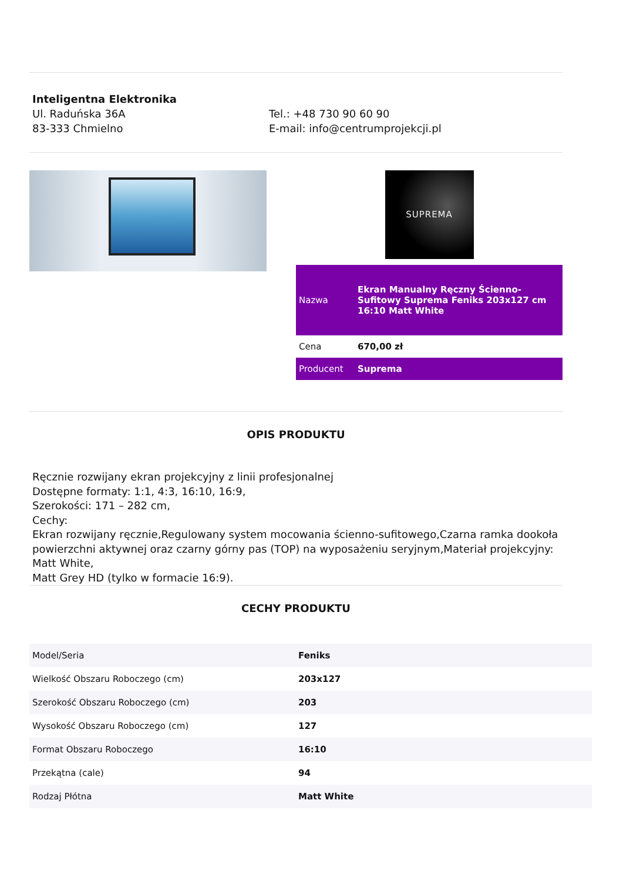Inteligentna Elektronika
Ul. Raduńska 36A
83-333 Chmielno
Tel.: +48 730 90 60 90
E-mail: info@centrumprojekcji.pl
SUPREMA
| Nazwa | Ekran Manualny Ręczny Ścienno-Sufitowy Suprema Feniks 203x127 cm 16:10 Matt White |
| Cena | 670,00 zł |
| Producent | Suprema |
OPIS PRODUKTU
Ręcznie rozwijany ekran projekcyjny z linii profesjonalnej
Dostępne formaty: 1:1, 4:3, 16:10, 16:9,
Szerokości: 171 – 282 cm,
Cechy:
Ekran rozwijany ręcznie,Regulowany system mocowania ścienno-sufitowego,Czarna ramka dookoła powierzchni aktywnej oraz czarny górny pas (TOP) na wyposażeniu seryjnym,Materiał projekcyjny: Matt White,
Matt Grey HD (tylko w formacie 16:9).
CECHY PRODUKTU
| Model/Seria | Feniks |
| Wielkość Obszaru Roboczego (cm) | 203x127 |
| Szerokość Obszaru Roboczego (cm) | 203 |
| Wysokość Obszaru Roboczego (cm) | 127 |
| Format Obszaru Roboczego | 16:10 |
| Przekątna (cale) | 94 |
| Rodzaj Płótna | Matt White |